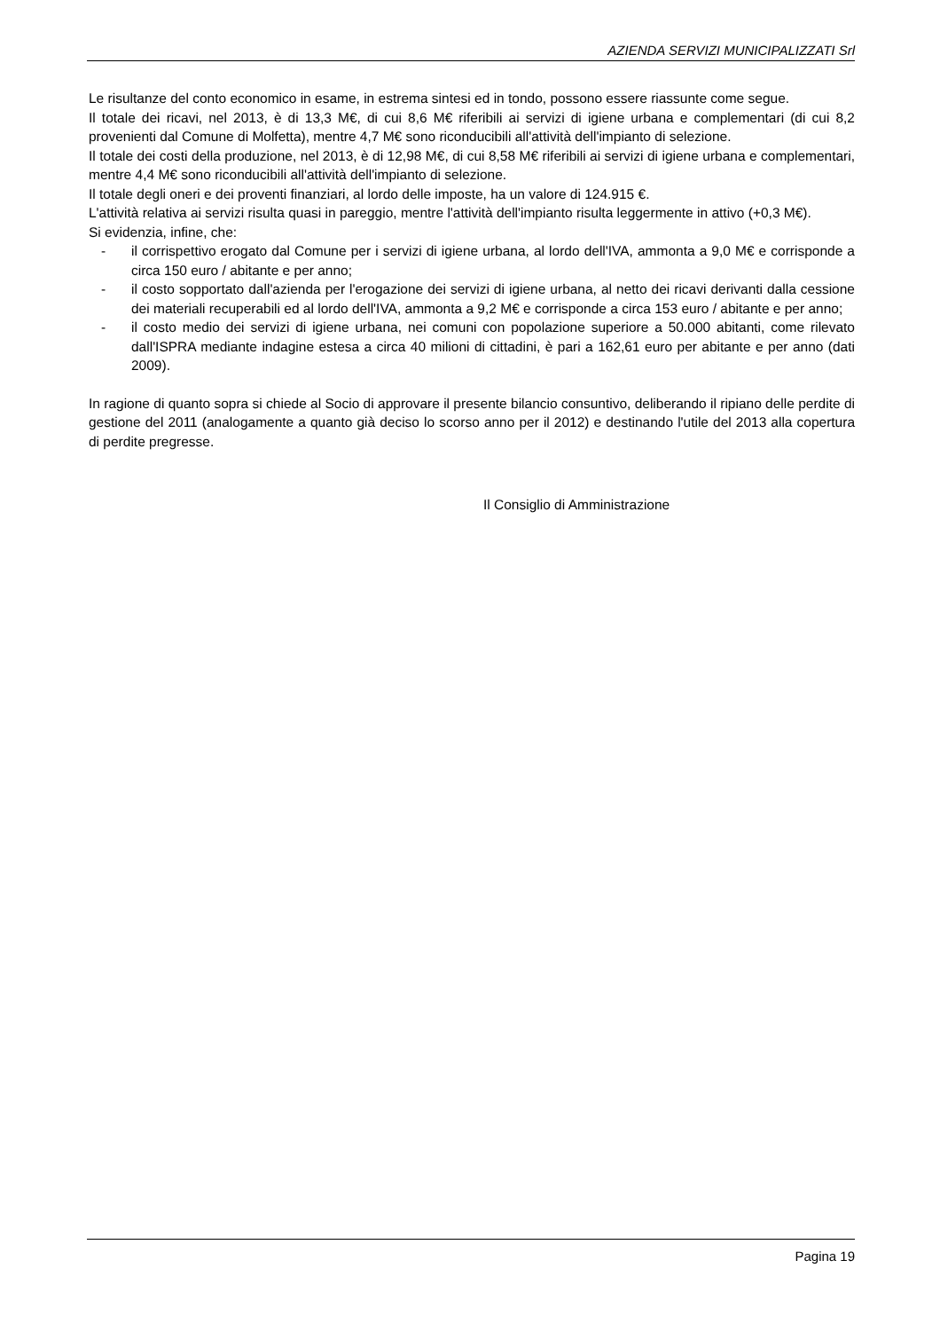AZIENDA SERVIZI MUNICIPALIZZATI Srl
Le risultanze del conto economico in esame, in estrema sintesi ed in tondo, possono essere riassunte come segue.
Il totale dei ricavi, nel 2013, è di 13,3 M€, di cui 8,6 M€ riferibili ai servizi di igiene urbana e complementari (di cui 8,2 provenienti dal Comune di Molfetta), mentre 4,7 M€ sono riconducibili all'attività dell'impianto di selezione.
Il totale dei costi della produzione, nel 2013, è di 12,98 M€, di cui 8,58 M€ riferibili ai servizi di igiene urbana e complementari, mentre 4,4 M€ sono riconducibili all'attività dell'impianto di selezione.
Il totale degli oneri e dei proventi finanziari, al lordo delle imposte, ha un valore di 124.915 €.
L'attività relativa ai servizi risulta quasi in pareggio, mentre l'attività dell'impianto risulta leggermente in attivo (+0,3 M€).
Si evidenzia, infine, che:
- il corrispettivo erogato dal Comune per i servizi di igiene urbana, al lordo dell'IVA, ammonta a 9,0 M€ e corrisponde a circa 150 euro / abitante e per anno;
- il costo sopportato dall'azienda per l'erogazione dei servizi di igiene urbana, al netto dei ricavi derivanti dalla cessione dei materiali recuperabili ed al lordo dell'IVA, ammonta a 9,2 M€ e corrisponde a circa 153 euro / abitante e per anno;
- il costo medio dei servizi di igiene urbana, nei comuni con popolazione superiore a 50.000 abitanti, come rilevato dall'ISPRA mediante indagine estesa a circa 40 milioni di cittadini, è pari a 162,61 euro per abitante e per anno (dati 2009).
In ragione di quanto sopra si chiede al Socio di approvare il presente bilancio consuntivo, deliberando il ripiano delle perdite di gestione del 2011 (analogamente a quanto già deciso lo scorso anno per il 2012) e destinando l'utile del 2013 alla copertura di perdite pregresse.
Il Consiglio di Amministrazione
Pagina 19